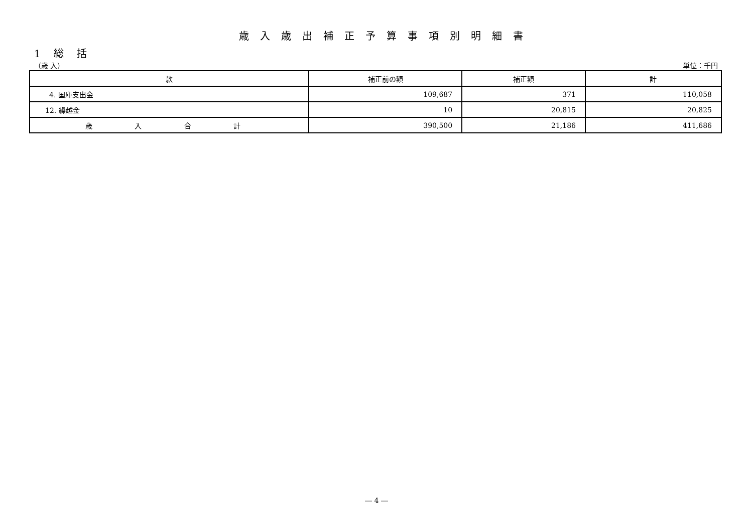歳入歳出補正予算事項別明細書
1 総 括
（歳 入） 単位：千円
| 款 | 補正前の額 | 補正額 | 計 |
| --- | --- | --- | --- |
| 4. 国庫支出金 | 109,687 | 371 | 110,058 |
| 12. 繰越金 | 10 | 20,815 | 20,825 |
| 歳 入 合 計 | 390,500 | 21,186 | 411,686 |
― 4 ―